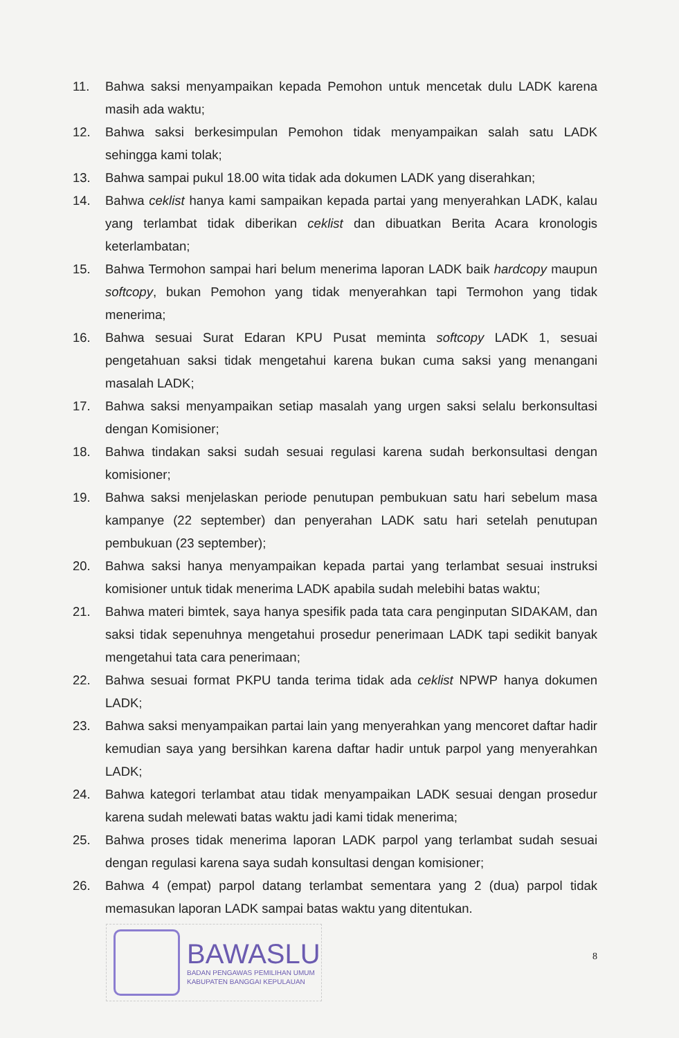11. Bahwa saksi menyampaikan kepada Pemohon untuk mencetak dulu LADK karena masih ada waktu;
12. Bahwa saksi berkesimpulan Pemohon tidak menyampaikan salah satu LADK sehingga kami tolak;
13. Bahwa sampai pukul 18.00 wita tidak ada dokumen LADK yang diserahkan;
14. Bahwa ceklist hanya kami sampaikan kepada partai yang menyerahkan LADK, kalau yang terlambat tidak diberikan ceklist dan dibuatkan Berita Acara kronologis keterlambatan;
15. Bahwa Termohon sampai hari belum menerima laporan LADK baik hardcopy maupun softcopy, bukan Pemohon yang tidak menyerahkan tapi Termohon yang tidak menerima;
16. Bahwa sesuai Surat Edaran KPU Pusat meminta softcopy LADK 1, sesuai pengetahuan saksi tidak mengetahui karena bukan cuma saksi yang menangani masalah LADK;
17. Bahwa saksi menyampaikan setiap masalah yang urgen saksi selalu berkonsultasi dengan Komisioner;
18. Bahwa tindakan saksi sudah sesuai regulasi karena sudah berkonsultasi dengan komisioner;
19. Bahwa saksi menjelaskan periode penutupan pembukuan satu hari sebelum masa kampanye (22 september) dan penyerahan LADK satu hari setelah penutupan pembukuan (23 september);
20. Bahwa saksi hanya menyampaikan kepada partai yang terlambat sesuai instruksi komisioner untuk tidak menerima LADK apabila sudah melebihi batas waktu;
21. Bahwa materi bimtek, saya hanya spesifik pada tata cara penginputan SIDAKAM, dan saksi tidak sepenuhnya mengetahui prosedur penerimaan LADK tapi sedikit banyak mengetahui tata cara penerimaan;
22. Bahwa sesuai format PKPU tanda terima tidak ada ceklist NPWP hanya dokumen LADK;
23. Bahwa saksi menyampaikan partai lain yang menyerahkan yang mencoret daftar hadir kemudian saya yang bersihkan karena daftar hadir untuk parpol yang menyerahkan LADK;
24. Bahwa kategori terlambat atau tidak menyampaikan LADK sesuai dengan prosedur karena sudah melewati batas waktu jadi kami tidak menerima;
25. Bahwa proses tidak menerima laporan LADK parpol yang terlambat sudah sesuai dengan regulasi karena saya sudah konsultasi dengan komisioner;
26. Bahwa 4 (empat) parpol datang terlambat sementara yang 2 (dua) parpol tidak memasukan laporan LADK sampai batas waktu yang ditentukan.
BAWASLU
BADAN PENGAWAS PEMILIHAN UMUM
KABUPATEN BANGGAI KEPULAUAN
8